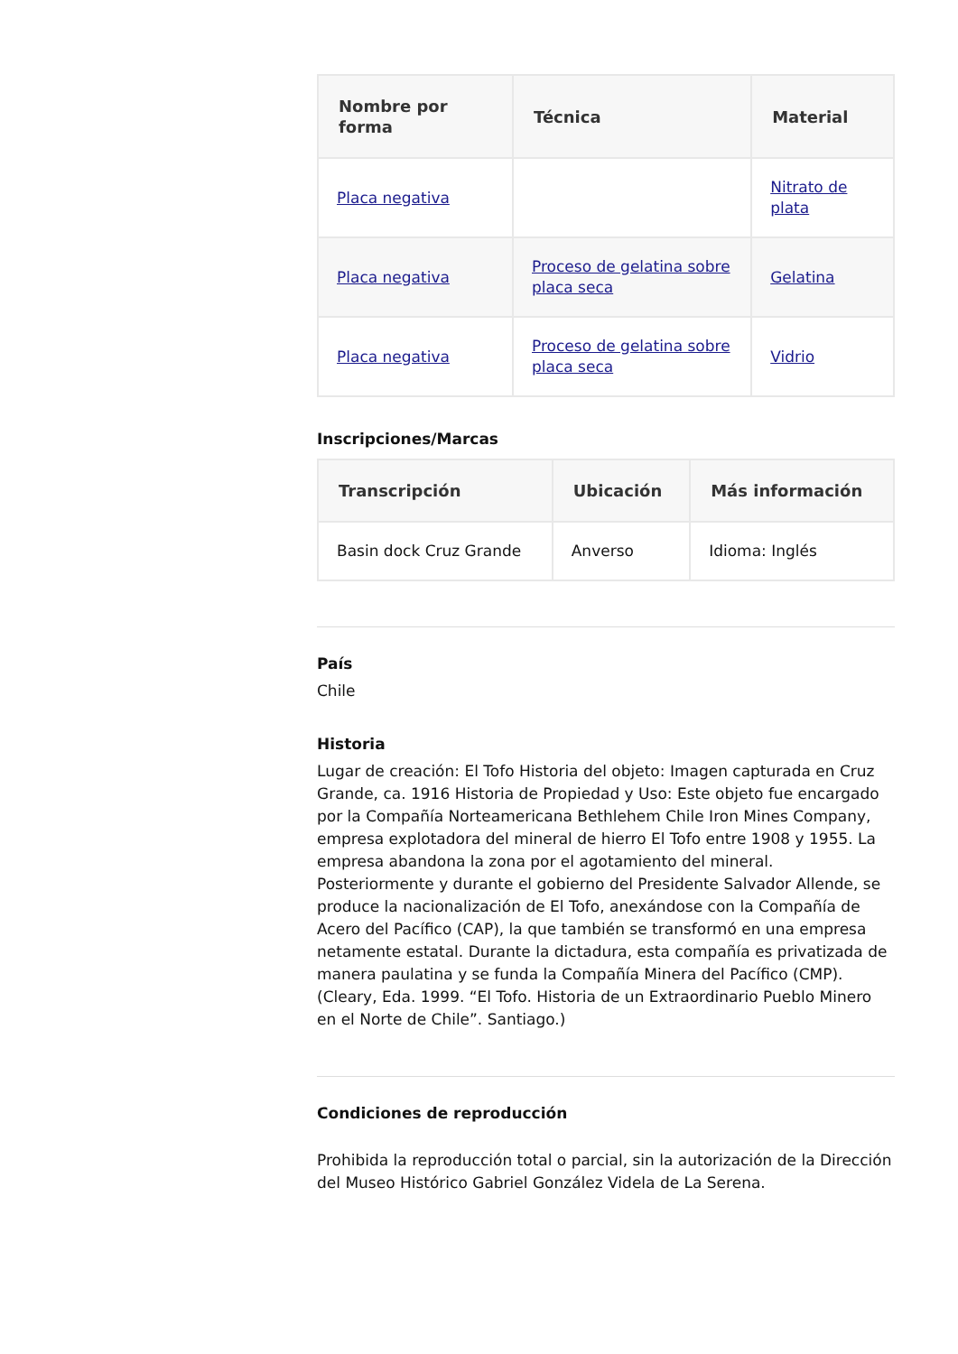| Nombre por forma | Técnica | Material |
| --- | --- | --- |
| Placa negativa | | Nitrato de plata |
| Placa negativa | Proceso de gelatina sobre placa seca | Gelatina |
| Placa negativa | Proceso de gelatina sobre placa seca | Vidrio |
Inscripciones/Marcas
| Transcripción | Ubicación | Más información |
| --- | --- | --- |
| Basin dock Cruz Grande | Anverso | Idioma: Inglés |
País
Chile
Historia
Lugar de creación: El Tofo Historia del objeto: Imagen capturada en Cruz Grande, ca. 1916 Historia de Propiedad y Uso: Este objeto fue encargado por la Compañía Norteamericana Bethlehem Chile Iron Mines Company, empresa explotadora del mineral de hierro El Tofo entre 1908 y 1955. La empresa abandona la zona por el agotamiento del mineral. Posteriormente y durante el gobierno del Presidente Salvador Allende, se produce la nacionalización de El Tofo, anexándose con la Compañía de Acero del Pacífico (CAP), la que también se transformó en una empresa netamente estatal. Durante la dictadura, esta compañía es privatizada de manera paulatina y se funda la Compañía Minera del Pacífico (CMP). (Cleary, Eda. 1999. “El Tofo. Historia de un Extraordinario Pueblo Minero en el Norte de Chile”. Santiago.)
Condiciones de reproducción
Prohibida la reproducción total o parcial, sin la autorización de la Dirección del Museo Histórico Gabriel González Videla de La Serena.